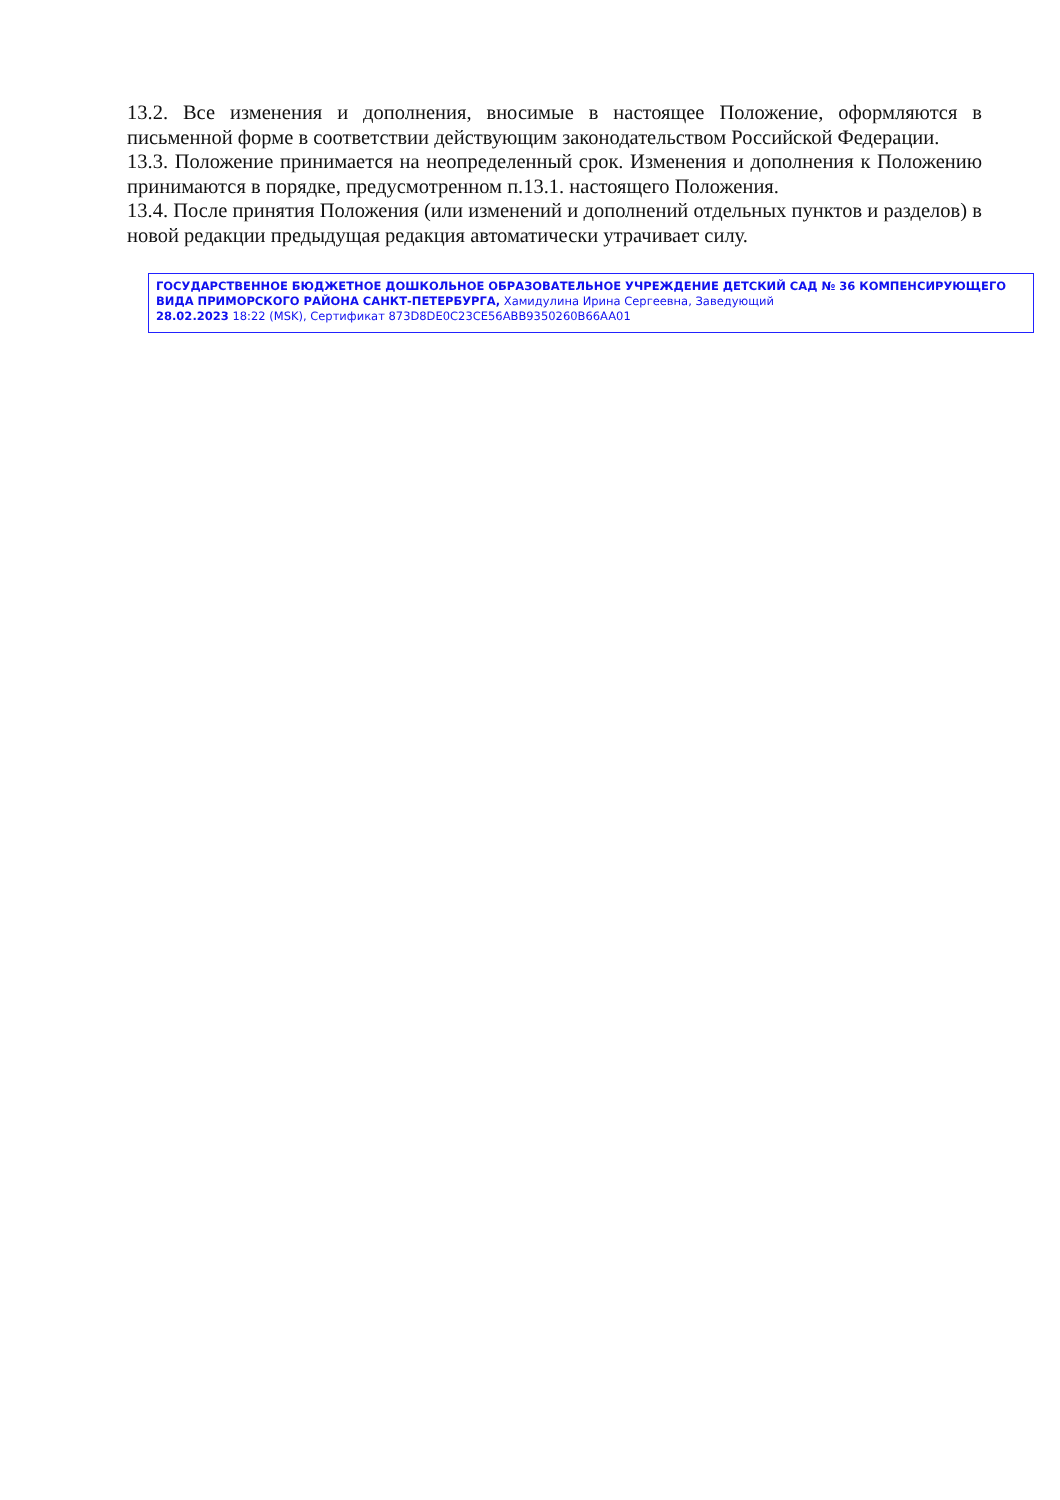13.2. Все изменения и дополнения, вносимые в настоящее Положение, оформляются в письменной форме в соответствии действующим законодательством Российской Федерации.
13.3. Положение принимается на неопределенный срок. Изменения и дополнения к Положению принимаются в порядке, предусмотренном п.13.1. настоящего Положения.
13.4. После принятия Положения (или изменений и дополнений отдельных пунктов и разделов) в новой редакции предыдущая редакция автоматически утрачивает силу.
ГОСУДАРСТВЕННОЕ БЮДЖЕТНОЕ ДОШКОЛЬНОЕ ОБРАЗОВАТЕЛЬНОЕ УЧРЕЖДЕНИЕ ДЕТСКИЙ САД № 36 КОМПЕНСИРУЮЩЕГО ВИДА ПРИМОРСКОГО РАЙОНА САНКТ-ПЕТЕРБУРГА, Хамидулина Ирина Сергеевна, Заведующий
28.02.2023 18:22 (MSK), Сертификат 873D8DE0C23CE56ABB9350260B66AA01